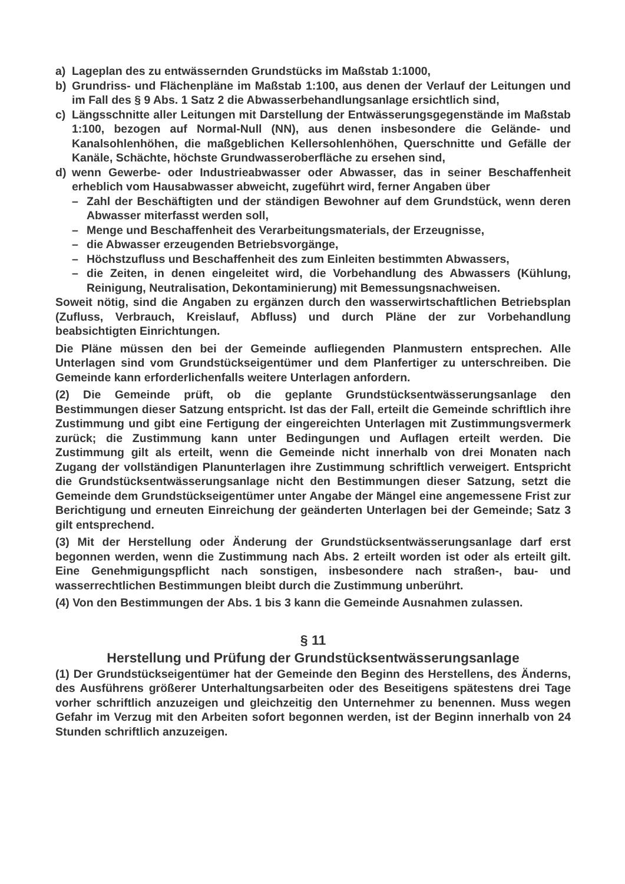a) Lageplan des zu entwässernden Grundstücks im Maßstab 1:1000,
b) Grundriss- und Flächenpläne im Maßstab 1:100, aus denen der Verlauf der Leitungen und im Fall des § 9 Abs. 1 Satz 2 die Abwasserbehandlungsanlage ersichtlich sind,
c) Längsschnitte aller Leitungen mit Darstellung der Entwässerungsgegenstände im Maßstab 1:100, bezogen auf Normal-Null (NN), aus denen insbesondere die Gelände- und Kanalsohlenhöhen, die maßgeblichen Kellersohlenhöhen, Querschnitte und Gefälle der Kanäle, Schächte, höchste Grundwasseroberfläche zu ersehen sind,
d) wenn Gewerbe- oder Industrieabwasser oder Abwasser, das in seiner Beschaffenheit erheblich vom Hausabwasser abweicht, zugeführt wird, ferner Angaben über
– Zahl der Beschäftigten und der ständigen Bewohner auf dem Grundstück, wenn deren Abwasser miterfasst werden soll,
– Menge und Beschaffenheit des Verarbeitungsmaterials, der Erzeugnisse,
– die Abwasser erzeugenden Betriebsvorgänge,
– Höchstzufluss und Beschaffenheit des zum Einleiten bestimmten Abwassers,
– die Zeiten, in denen eingeleitet wird, die Vorbehandlung des Abwassers (Kühlung, Reinigung, Neutralisation, Dekontaminierung) mit Bemessungsnachweisen.
Soweit nötig, sind die Angaben zu ergänzen durch den wasserwirtschaftlichen Betriebsplan (Zufluss, Verbrauch, Kreislauf, Abfluss) und durch Pläne der zur Vorbehandlung beabsichtigten Einrichtungen.
Die Pläne müssen den bei der Gemeinde aufliegenden Planmustern entsprechen. Alle Unterlagen sind vom Grundstückseigentümer und dem Planfertiger zu unterschreiben. Die Gemeinde kann erforderlichenfalls weitere Unterlagen anfordern.
(2) Die Gemeinde prüft, ob die geplante Grundstücksentwässerungsanlage den Bestimmungen dieser Satzung entspricht. Ist das der Fall, erteilt die Gemeinde schriftlich ihre Zustimmung und gibt eine Fertigung der eingereichten Unterlagen mit Zustimmungsvermerk zurück; die Zustimmung kann unter Bedingungen und Auflagen erteilt werden. Die Zustimmung gilt als erteilt, wenn die Gemeinde nicht innerhalb von drei Monaten nach Zugang der vollständigen Planunterlagen ihre Zustimmung schriftlich verweigert. Entspricht die Grundstücksentwässerungsanlage nicht den Bestimmungen dieser Satzung, setzt die Gemeinde dem Grundstückseigentümer unter Angabe der Mängel eine angemessene Frist zur Berichtigung und erneuten Einreichung der geänderten Unterlagen bei der Gemeinde; Satz 3 gilt entsprechend.
(3) Mit der Herstellung oder Änderung der Grundstücksentwässerungsanlage darf erst begonnen werden, wenn die Zustimmung nach Abs. 2 erteilt worden ist oder als erteilt gilt. Eine Genehmigungspflicht nach sonstigen, insbesondere nach straßen-, bau- und wasserrechtlichen Bestimmungen bleibt durch die Zustimmung unberührt.
(4) Von den Bestimmungen der Abs. 1 bis 3 kann die Gemeinde Ausnahmen zulassen.
§ 11
Herstellung und Prüfung der Grundstücksentwässerungsanlage
(1) Der Grundstückseigentümer hat der Gemeinde den Beginn des Herstellens, des Änderns, des Ausführens größerer Unterhaltungsarbeiten oder des Beseitigens spätestens drei Tage vorher schriftlich anzuzeigen und gleichzeitig den Unternehmer zu benennen. Muss wegen Gefahr im Verzug mit den Arbeiten sofort begonnen werden, ist der Beginn innerhalb von 24 Stunden schriftlich anzuzeigen.